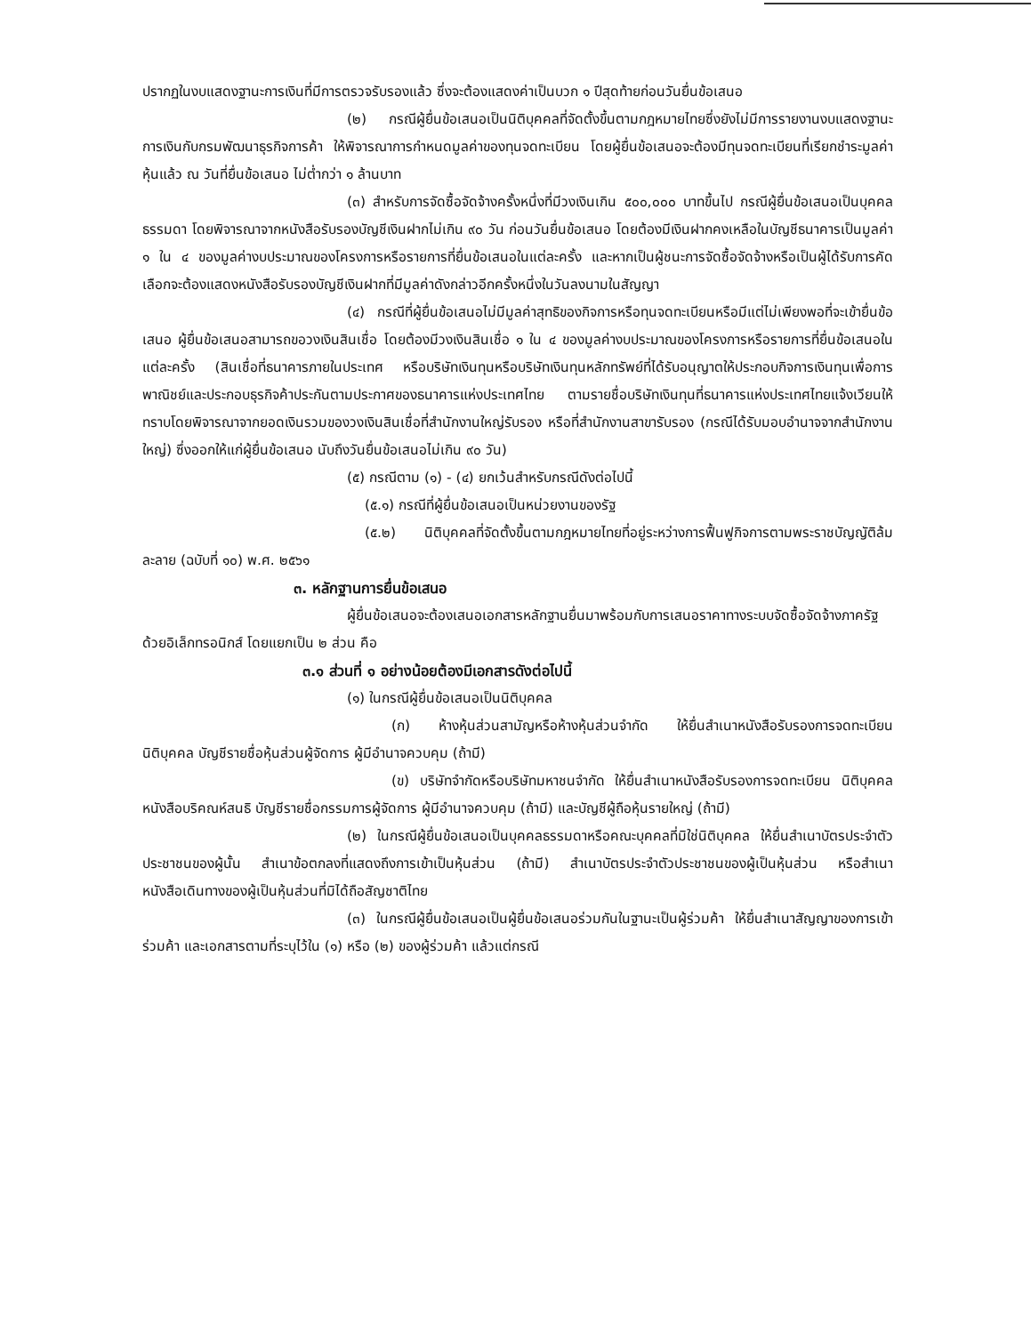ปรากฏในงบแสดงฐานะการเงินที่มีการตรวจรับรองแล้ว ซึ่งจะต้องแสดงค่าเป็นบวก ๑ ปีสุดท้ายก่อนวันยื่นข้อเสนอ
(๒) กรณีผู้ยื่นข้อเสนอเป็นนิติบุคคลที่จัดตั้งขึ้นตามกฎหมายไทยซึ่งยังไม่มีการรายงานงบแสดงฐานะการเงินกับกรมพัฒนาธุรกิจการค้า ให้พิจารณาการกำหนดมูลค่าของทุนจดทะเบียน โดยผู้ยื่นข้อเสนอจะต้องมีทุนจดทะเบียนที่เรียกชำระมูลค่าหุ้นแล้ว ณ วันที่ยื่นข้อเสนอ ไม่ต่ำกว่า ๑ ล้านบาท
(๓) สำหรับการจัดซื้อจัดจ้างครั้งหนึ่งที่มีวงเงินเกิน ๕๐๐,๐๐๐ บาทขึ้นไป กรณีผู้ยื่นข้อเสนอเป็นบุคคลธรรมดา โดยพิจารณาจากหนังสือรับรองบัญชีเงินฝากไม่เกิน ๙๐ วัน ก่อนวันยื่นข้อเสนอ โดยต้องมีเงินฝากคงเหลือในบัญชีธนาคารเป็นมูลค่า ๑ ใน ๔ ของมูลค่างบประมาณของโครงการหรือรายการที่ยื่นข้อเสนอในแต่ละครั้ง และหากเป็นผู้ชนะการจัดซื้อจัดจ้างหรือเป็นผู้ได้รับการคัดเลือกจะต้องแสดงหนังสือรับรองบัญชีเงินฝากที่มีมูลค่าดังกล่าวอีกครั้งหนึ่งในวันลงนามในสัญญา
(๔) กรณีที่ผู้ยื่นข้อเสนอไม่มีมูลค่าสุทธิของกิจการหรือทุนจดทะเบียนหรือมีแต่ไม่เพียงพอที่จะเข้ายื่นข้อเสนอ ผู้ยื่นข้อเสนอสามารถขอวงเงินสินเชื่อ โดยต้องมีวงเงินสินเชื่อ ๑ ใน ๔ ของมูลค่างบประมาณของโครงการหรือรายการที่ยื่นข้อเสนอในแต่ละครั้ง (สินเชื่อที่ธนาคารภายในประเทศ หรือบริษัทเงินทุนหรือบริษัทเงินทุนหลักทรัพย์ที่ได้รับอนุญาตให้ประกอบกิจการเงินทุนเพื่อการพาณิชย์และประกอบธุรกิจค้าประกันตามประกาศของธนาคารแห่งประเทศไทย ตามรายชื่อบริษัทเงินทุนที่ธนาคารแห่งประเทศไทยแจ้งเวียนให้ทราบโดยพิจารณาจากยอดเงินรวมของวงเงินสินเชื่อที่สำนักงานใหญ่รับรอง หรือที่สำนักงานสาขารับรอง (กรณีได้รับมอบอำนาจจากสำนักงานใหญ่) ซึ่งออกให้แก่ผู้ยื่นข้อเสนอ นับถึงวันยื่นข้อเสนอไม่เกิน ๙๐ วัน)
(๕) กรณีตาม (๑) - (๔) ยกเว้นสำหรับกรณีดังต่อไปนี้
(๕.๑) กรณีที่ผู้ยื่นข้อเสนอเป็นหน่วยงานของรัฐ
(๕.๒) นิติบุคคลที่จัดตั้งขึ้นตามกฎหมายไทยที่อยู่ระหว่างการฟื้นฟูกิจการตามพระราชบัญญัติล้มละลาย (ฉบับที่ ๑๐) พ.ศ. ๒๕๖๑
๓. หลักฐานการยื่นข้อเสนอ
ผู้ยื่นข้อเสนอจะต้องเสนอเอกสารหลักฐานยื่นมาพร้อมกับการเสนอราคาทางระบบจัดซื้อจัดจ้างภาครัฐด้วยอิเล็กทรอนิกส์ โดยแยกเป็น ๒ ส่วน คือ
๓.๑ ส่วนที่ ๑ อย่างน้อยต้องมีเอกสารดังต่อไปนี้
(๑) ในกรณีผู้ยื่นข้อเสนอเป็นนิติบุคคล
(ก) ห้างหุ้นส่วนสามัญหรือห้างหุ้นส่วนจำกัด ให้ยื่นสำเนาหนังสือรับรองการจดทะเบียนนิติบุคคล บัญชีรายชื่อหุ้นส่วนผู้จัดการ ผู้มีอำนาจควบคุม (ถ้ามี)
(ข) บริษัทจำกัดหรือบริษัทมหาชนจำกัด ให้ยื่นสำเนาหนังสือรับรองการจดทะเบียน นิติบุคคล หนังสือบริคณห์สนธิ บัญชีรายชื่อกรรมการผู้จัดการ ผู้มีอำนาจควบคุม (ถ้ามี) และบัญชีผู้ถือหุ้นรายใหญ่ (ถ้ามี)
(๒) ในกรณีผู้ยื่นข้อเสนอเป็นบุคคลธรรมดาหรือคณะบุคคลที่มิใช่นิติบุคคล ให้ยื่นสำเนาบัตรประจำตัวประชาชนของผู้นั้น สำเนาข้อตกลงที่แสดงถึงการเข้าเป็นหุ้นส่วน (ถ้ามี) สำเนาบัตรประจำตัวประชาชนของผู้เป็นหุ้นส่วน หรือสำเนาหนังสือเดินทางของผู้เป็นหุ้นส่วนที่มิได้ถือสัญชาติไทย
(๓) ในกรณีผู้ยื่นข้อเสนอเป็นผู้ยื่นข้อเสนอร่วมกันในฐานะเป็นผู้ร่วมค้า ให้ยื่นสำเนาสัญญาของการเข้าร่วมค้า และเอกสารตามที่ระบุไว้ใน (๑) หรือ (๒) ของผู้ร่วมค้า แล้วแต่กรณี